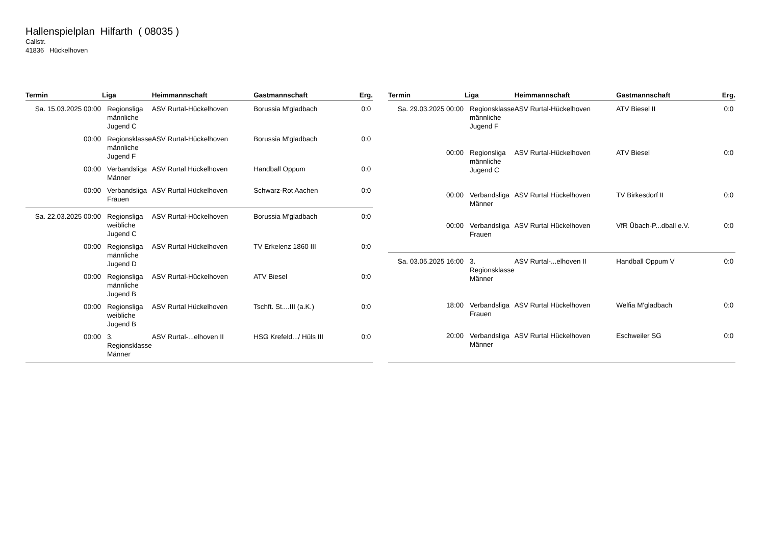Hallenspielplan Hilfarth ( 08035 )
Callstr.
41836 Hückelhoven
| Termin | Liga | Heimmannschaft | Gastmannschaft | Erg. |
| --- | --- | --- | --- | --- |
| Sa. 15.03.2025 00:00 | Regionsliga männliche Jugend C | ASV Rurtal-Hückelhoven | Borussia M'gladbach | 0:0 |
| 00:00 | Regionsklasse männliche Jugend F | ASV Rurtal-Hückelhoven | Borussia M'gladbach | 0:0 |
| 00:00 | Verbandsliga Männer | ASV Rurtal Hückelhoven | Handball Oppum | 0:0 |
| 00:00 | Verbandsliga Frauen | ASV Rurtal Hückelhoven | Schwarz-Rot Aachen | 0:0 |
| Sa. 22.03.2025 00:00 | Regionsliga weibliche Jugend C | ASV Rurtal-Hückelhoven | Borussia M'gladbach | 0:0 |
| 00:00 | Regionsliga männliche Jugend D | ASV Rurtal Hückelhoven | TV Erkelenz 1860 III | 0:0 |
| 00:00 | Regionsliga männliche Jugend B | ASV Rurtal-Hückelhoven | ATV Biesel | 0:0 |
| 00:00 | Regionsliga weibliche Jugend B | ASV Rurtal Hückelhoven | Tschft. St....III (a.K.) | 0:0 |
| 00:00 | 3. Regionsklasse Männer | ASV Rurtal-...elhoven II | HSG Krefeld.../ Hüls III | 0:0 |
| Termin | Liga | Heimmannschaft | Gastmannschaft | Erg. |
| --- | --- | --- | --- | --- |
| Sa. 29.03.2025 00:00 | Regionsklasse männliche Jugend F | ASV Rurtal-Hückelhoven | ATV Biesel II | 0:0 |
| 00:00 | Regionsliga männliche Jugend C | ASV Rurtal-Hückelhoven | ATV Biesel | 0:0 |
| 00:00 | Verbandsliga Männer | ASV Rurtal Hückelhoven | TV Birkesdorf II | 0:0 |
| 00:00 | Verbandsliga Frauen | ASV Rurtal Hückelhoven | VfR Übach-P...dball e.V. | 0:0 |
| Sa. 03.05.2025 16:00 | 3. Regionsklasse Männer | ASV Rurtal-...elhoven II | Handball Oppum V | 0:0 |
| 18:00 | Verbandsliga Frauen | ASV Rurtal Hückelhoven | Welfia M'gladbach | 0:0 |
| 20:00 | Verbandsliga Männer | ASV Rurtal Hückelhoven | Eschweiler SG | 0:0 |